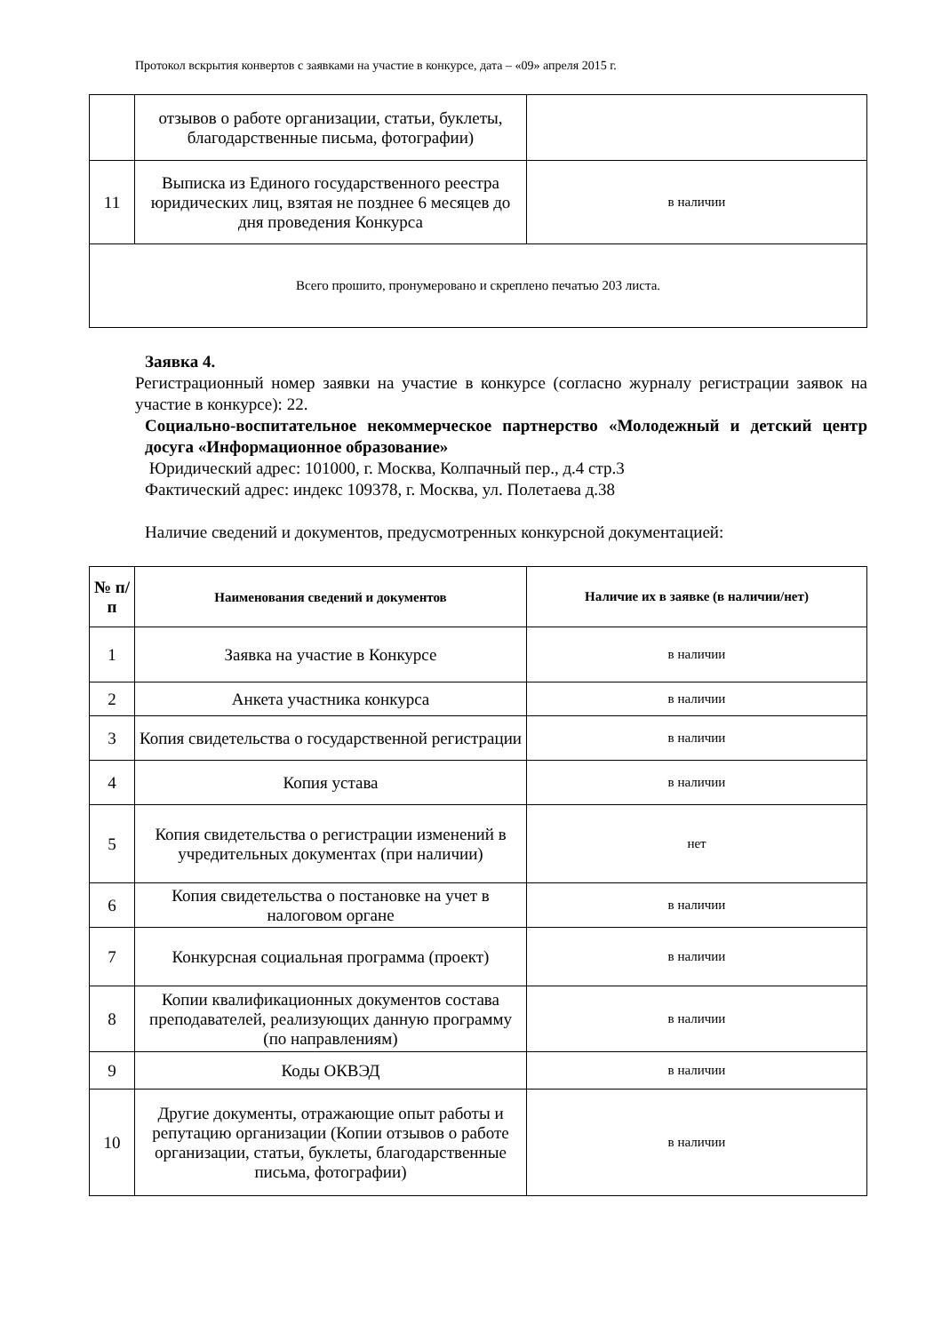Протокол вскрытия конвертов с заявками на участие в конкурсе, дата – «09» апреля 2015 г.
| | отзывов о работе организации, статьи, буклеты, благодарственные письма, фотографии) | |
| 11 | Выписка из Единого государственного реестра юридических лиц, взятая не позднее 6 месяцев до дня проведения Конкурса | в наличии |
| Всего прошито, пронумеровано и скреплено печатью 203 листа. | | |
Заявка 4.
Регистрационный номер заявки на участие в конкурсе (согласно журналу регистрации заявок на участие в конкурсе): 22.
Социально-воспитательное некоммерческое партнерство «Молодежный и детский центр досуга «Информационное образование»
Юридический адрес: 101000, г. Москва, Колпачный пер., д.4 стр.3
Фактический адрес: индекс 109378, г. Москва, ул. Полетаева д.38
Наличие сведений и документов, предусмотренных конкурсной документацией:
| № п/п | Наименования сведений и документов | Наличие их в заявке (в наличии/нет) |
| --- | --- | --- |
| 1 | Заявка на участие в Конкурсе | в наличии |
| 2 | Анкета участника конкурса | в наличии |
| 3 | Копия свидетельства о государственной регистрации | в наличии |
| 4 | Копия устава | в наличии |
| 5 | Копия свидетельства о регистрации изменений в учредительных документах (при наличии) | нет |
| 6 | Копия свидетельства о постановке на учет в налоговом органе | в наличии |
| 7 | Конкурсная социальная программа (проект) | в наличии |
| 8 | Копии квалификационных документов состава преподавателей, реализующих данную программу (по направлениям) | в наличии |
| 9 | Коды ОКВЭД | в наличии |
| 10 | Другие документы, отражающие опыт работы и репутацию организации (Копии отзывов о работе организации, статьи, буклеты, благодарственные письма, фотографии) | в наличии |